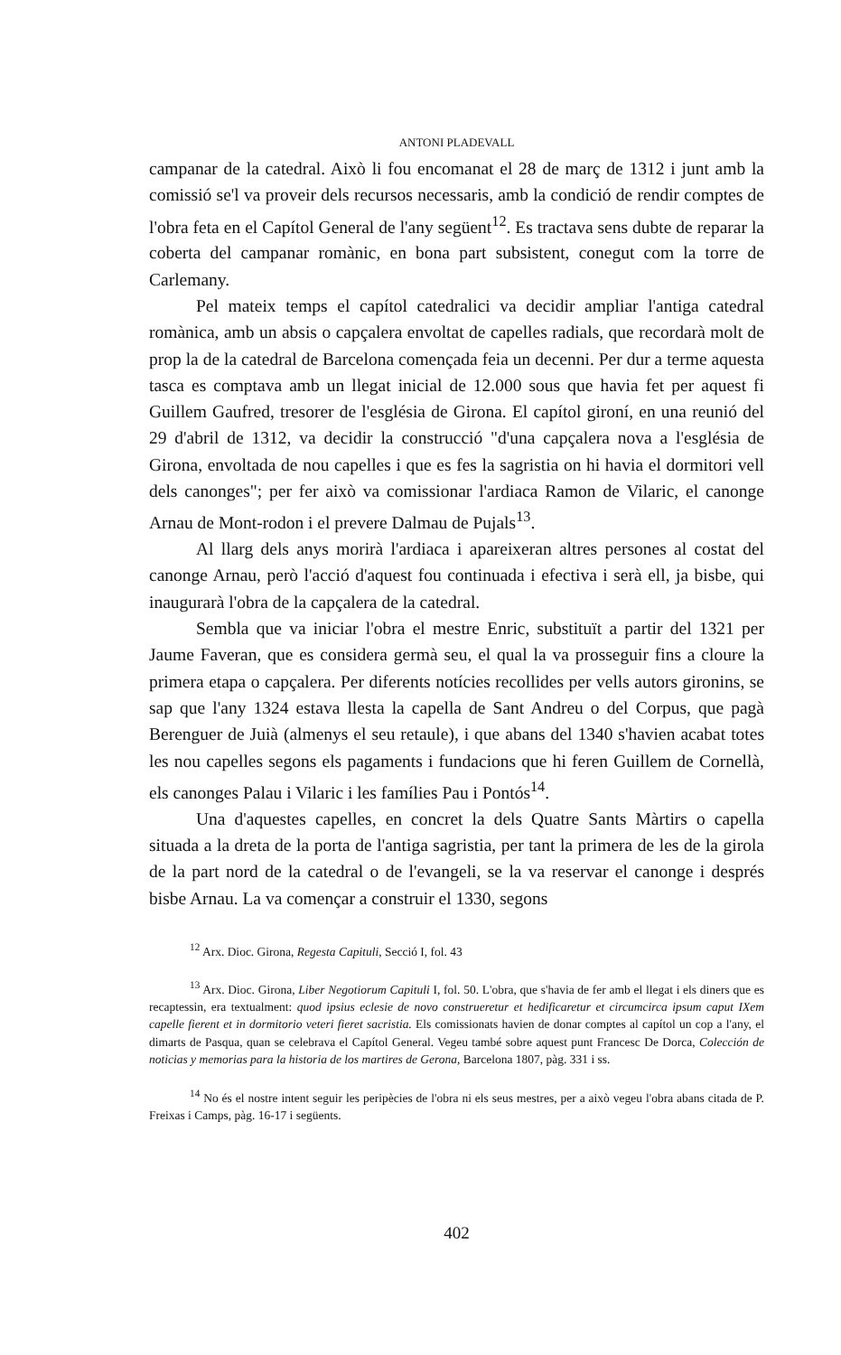ANTONI PLADEVALL
campanar de la catedral. Això li fou encomanat el 28 de març de 1312 i junt amb la comissió se'l va proveir dels recursos necessaris, amb la condició de rendir comptes de l'obra feta en el Capítol General de l'any següent<sup>12</sup>. Es tractava sens dubte de reparar la coberta del campanar romànic, en bona part subsistent, conegut com la torre de Carlemany.
Pel mateix temps el capítol catedralici va decidir ampliar l'antiga catedral romànica, amb un absis o capçalera envoltat de capelles radials, que recordarà molt de prop la de la catedral de Barcelona començada feia un decenni. Per dur a terme aquesta tasca es comptava amb un llegat inicial de 12.000 sous que havia fet per aquest fi Guillem Gaufred, tresorer de l'església de Girona. El capítol gironí, en una reunió del 29 d'abril de 1312, va decidir la construcció "d'una capçalera nova a l'església de Girona, envoltada de nou capelles i que es fes la sagristia on hi havia el dormitori vell dels canonges"; per fer això va comissionar l'ardiaca Ramon de Vilaric, el canonge Arnau de Mont-rodon i el prevere Dalmau de Pujals<sup>13</sup>.
Al llarg dels anys morirà l'ardiaca i apareixeran altres persones al costat del canonge Arnau, però l'acció d'aquest fou continuada i efectiva i serà ell, ja bisbe, qui inaugurarà l'obra de la capçalera de la catedral.
Sembla que va iniciar l'obra el mestre Enric, substituït a partir del 1321 per Jaume Faveran, que es considera germà seu, el qual la va prosseguir fins a cloure la primera etapa o capçalera. Per diferents notícies recollides per vells autors gironins, se sap que l'any 1324 estava llesta la capella de Sant Andreu o del Corpus, que pagà Berenguer de Juià (almenys el seu retaule), i que abans del 1340 s'havien acabat totes les nou capelles segons els pagaments i fundacions que hi feren Guillem de Cornellà, els canonges Palau i Vilaric i les famílies Pau i Pontós<sup>14</sup>.
Una d'aquestes capelles, en concret la dels Quatre Sants Màrtirs o capella situada a la dreta de la porta de l'antiga sagristia, per tant la primera de les de la girola de la part nord de la catedral o de l'evangeli, se la va reservar el canonge i després bisbe Arnau. La va començar a construir el 1330, segons
<sup>12</sup> Arx. Dioc. Girona, Regesta Capituli, Secció I, fol. 43
<sup>13</sup> Arx. Dioc. Girona, Liber Negotiorum Capituli I, fol. 50. L'obra, que s'havia de fer amb el llegat i els diners que es recaptessin, era textualment: quod ipsius eclesie de novo construeretur et hedificaretur et circumcirca ipsum caput IXem capelle fierent et in dormitorio veteri fieret sacristia. Els comissionats havien de donar comptes al capítol un cop a l'any, el dimarts de Pasqua, quan se celebrava el Capítol General. Vegeu també sobre aquest punt Francesc De Dorca, Colección de noticias y memorias para la historia de los martires de Gerona, Barcelona 1807, pàg. 331 i ss.
<sup>14</sup> No és el nostre intent seguir les peripècies de l'obra ni els seus mestres, per a això vegeu l'obra abans citada de P. Freixas i Camps, pàg. 16-17 i següents.
402